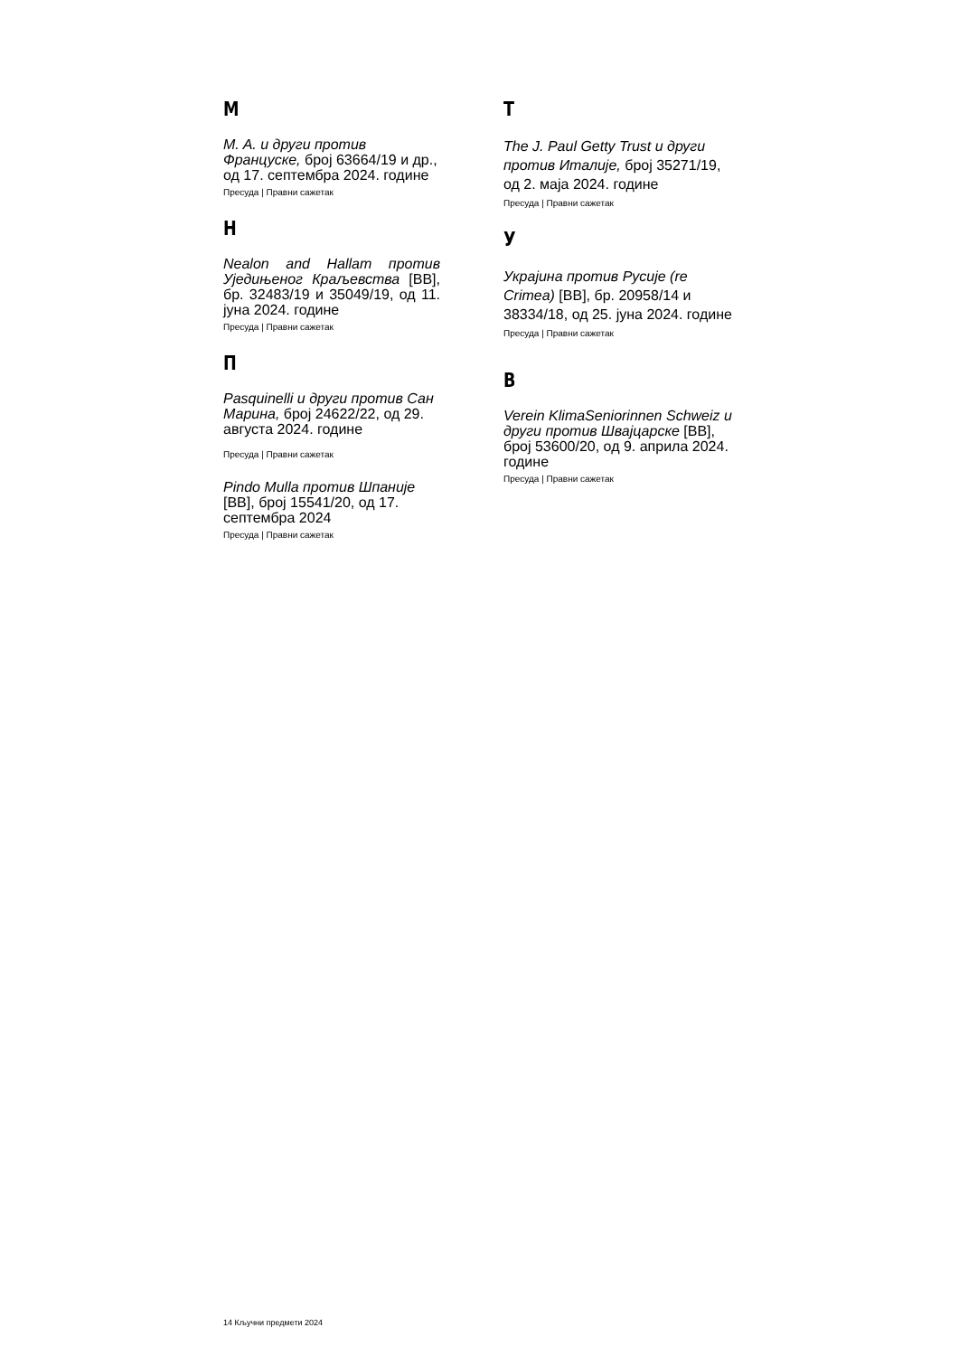М
M. A. и други против Француске, број 63664/19 и др., од 17. септембра 2024. године
Пресуда | Правни сажетак
Н
Nealon and Hallam против Уједињеног Краљевства [ВВ], бр. 32483/19 и 35049/19, од 11. јуна 2024. године
Пресуда | Правни сажетак
П
Pasquinelli и други против Сан Марина, број 24622/22, од 29. августа 2024. године
Пресуда | Правни сажетак
Pindo Mulla против Шпаније [ВВ], број 15541/20, од 17. септембра 2024
Пресуда | Правни сажетак
Т
The J. Paul Getty Trust и други против Италије, број 35271/19, од 2. маја 2024. године
Пресуда | Правни сажетак
У
Украјина против Русије (re Crimea) [ВВ], бр. 20958/14 и 38334/18, од 25. јуна 2024. године
Пресуда | Правни сажетак
В
Verein KlimaSeniorinnen Schweiz и други против Швајцарске [ВВ], број 53600/20, од 9. априла 2024. године
Пресуда | Правни сажетак
14 Кључни предмети 2024